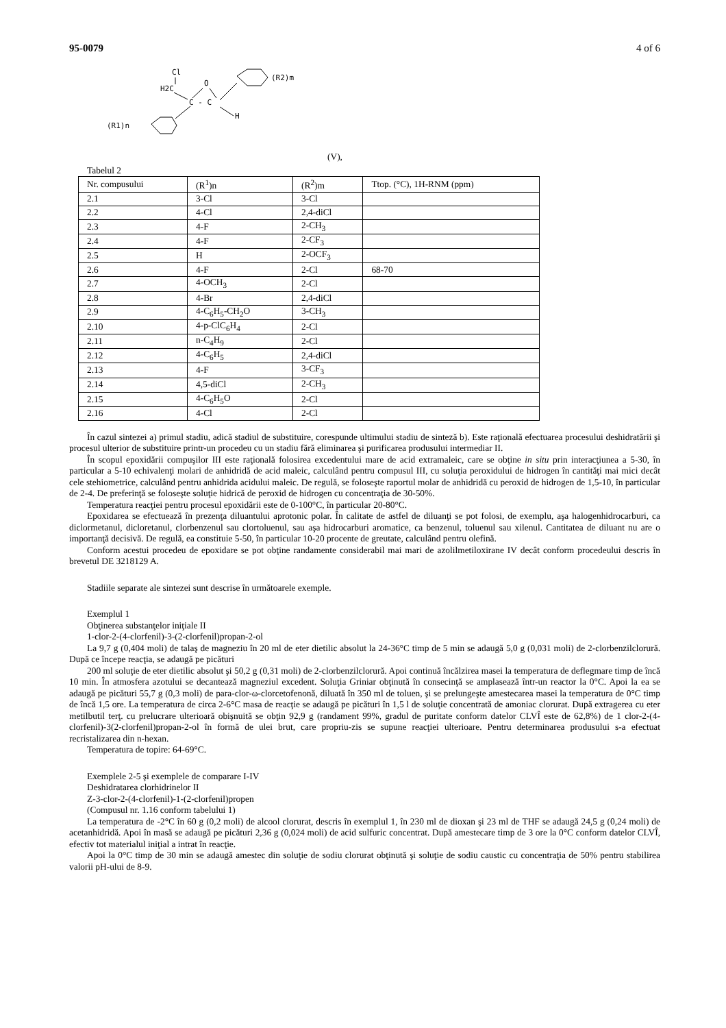95-0079 4 of 6
Cl
H2C
C - C
O
H
(R2)m
(R1)n
(V),
Tabelul 2
| Nr. compusului | (R<sup>1</sup>)n | (R<sup>2</sup>)m | Ttop. (°C), 1H-RNM (ppm) |
| --- | --- | --- | --- |
| 2.1 | 3-Cl | 3-Cl | |
| 2.2 | 4-Cl | 2,4-diCl | |
| 2.3 | 4-F | 2-CH<sub>3</sub> | |
| 2.4 | 4-F | 2-CF<sub>3</sub> | |
| 2.5 | H | 2-OCF<sub>3</sub> | |
| 2.6 | 4-F | 2-Cl | 68-70 |
| 2.7 | 4-OCH<sub>3</sub> | 2-Cl | |
| 2.8 | 4-Br | 2,4-diCl | |
| 2.9 | 4-C<sub>6</sub>H<sub>5</sub>-CH<sub>2</sub>O | 3-CH<sub>3</sub> | |
| 2.10 | 4-p-ClC<sub>6</sub>H<sub>4</sub> | 2-Cl | |
| 2.11 | n-C<sub>4</sub>H<sub>9</sub> | 2-Cl | |
| 2.12 | 4-C<sub>6</sub>H<sub>5</sub> | 2,4-diCl | |
| 2.13 | 4-F | 3-CF<sub>3</sub> | |
| 2.14 | 4,5-diCl | 2-CH<sub>3</sub> | |
| 2.15 | 4-C<sub>6</sub>H<sub>5</sub>O | 2-Cl | |
| 2.16 | 4-Cl | 2-Cl | |
În cazul sintezei a) primul stadiu, adică stadiul de substituire, corespunde ultimului stadiu de sinteză b). Este raţională efectuarea procesului deshidratării şi procesul ulterior de substituire printr-un procedeu cu un stadiu fără eliminarea şi purificarea produsului intermediar II.
În scopul epoxidării compuşilor III este raţională folosirea excedentului mare de acid extramaleic, care se obţine in situ prin interacţiunea a 5-30, în particular a 5-10 echivalenţi molari de anhidridă de acid maleic, calculând pentru compusul III, cu soluţia peroxidului de hidrogen în cantităţi mai mici decât cele stehiometrice, calculând pentru anhidrida acidului maleic. De regulă, se foloseşte raportul molar de anhidridă cu peroxid de hidrogen de 1,5-10, în particular de 2-4. De preferinţă se foloseşte soluţie hidrică de peroxid de hidrogen cu concentraţia de 30-50%.
Temperatura reacţiei pentru procesul epoxidării este de 0-100°C, în particular 20-80°C.
Epoxidarea se efectuează în prezenţa diluantului aprotonic polar. În calitate de astfel de diluanţi se pot folosi, de exemplu, aşa halogenhidrocarburi, ca diclormetanul, dicloretanul, clorbenzenul sau clortoluenul, sau aşa hidrocarburi aromatice, ca benzenul, toluenul sau xilenul. Cantitatea de diluant nu are o importanţă decisivă. De regulă, ea constituie 5-50, în particular 10-20 procente de greutate, calculând pentru olefină.
Conform acestui procedeu de epoxidare se pot obţine randamente considerabil mai mari de azolilmetiloxirane IV decât conform procedeului descris în brevetul DE 3218129 A.
Stadiile separate ale sintezei sunt descrise în următoarele exemple.
Exemplul 1
Obţinerea substanţelor iniţiale II
1-clor-2-(4-clorfenil)-3-(2-clorfenil)propan-2-ol
La 9,7 g (0,404 moli) de talaş de magneziu în 20 ml de eter dietilic absolut la 24-36°C timp de 5 min se adaugă 5,0 g (0,031 moli) de 2-clorbenzilclorură. După ce începe reacţia, se adaugă pe picături
200 ml soluţie de eter dietilic absolut şi 50,2 g (0,31 moli) de 2-clorbenzilclorură. Apoi continuă încălzirea masei la temperatura de deflegmare timp de încă 10 min. În atmosfera azotului se decantează magneziul excedent. Soluţia Griniar obţinută în consecinţă se amplasează într-un reactor la 0°C. Apoi la ea se adaugă pe picături 55,7 g (0,3 moli) de para-clor-ω-clorcetofenonă, diluată în 350 ml de toluen, şi se prelungeşte amestecarea masei la temperatura de 0°C timp de încă 1,5 ore. La temperatura de circa 2-6°C masa de reacţie se adaugă pe picături în 1,5 l de soluţie concentrată de amoniac clorurat. După extragerea cu eter metilbutil terţ. cu prelucrare ulterioară obişnuită se obţin 92,9 g (randament 99%, gradul de puritate conform datelor CLVÎ este de 62,8%) de 1 clor-2-(4-clorfenil)-3(2-clorfenil)propan-2-ol în formă de ulei brut, care propriu-zis se supune reacţiei ulterioare. Pentru determinarea produsului s-a efectuat recristalizarea din n-hexan.
Temperatura de topire: 64-69°C.
Exemplele 2-5 şi exemplele de comparare I-IV
Deshidratarea clorhidrinelor II
Z-3-clor-2-(4-clorfenil)-1-(2-clorfenil)propen
(Compusul nr. 1.16 conform tabelului 1)
La temperatura de -2°C în 60 g (0,2 moli) de alcool clorurat, descris în exemplul 1, în 230 ml de dioxan şi 23 ml de THF se adaugă 24,5 g (0,24 moli) de acetanhidridă. Apoi în masă se adaugă pe picături 2,36 g (0,024 moli) de acid sulfuric concentrat. După amestecare timp de 3 ore la 0°C conform datelor CLVÎ, efectiv tot materialul iniţial a intrat în reacţie.
Apoi la 0°C timp de 30 min se adaugă amestec din soluţie de sodiu clorurat obţinută şi soluţie de sodiu caustic cu concentraţia de 50% pentru stabilirea valorii pH-ului de 8-9.